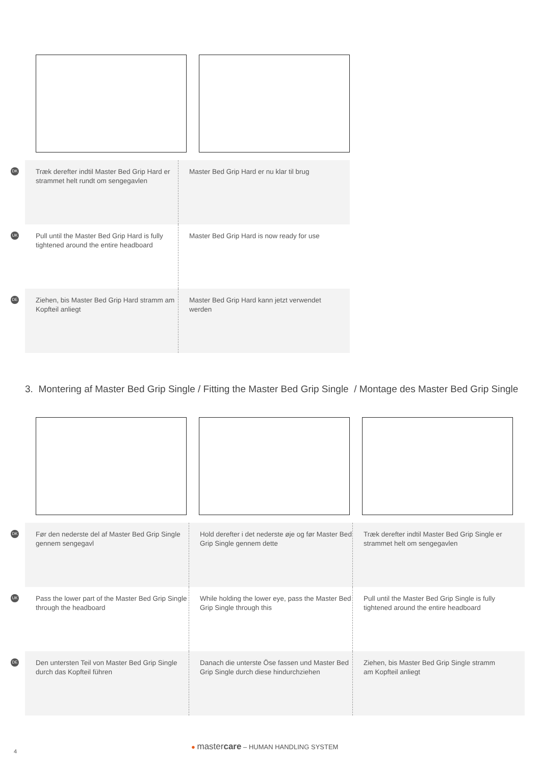DK
Træk derefter indtil Master Bed Grip Hard er strammet helt rundt om sengegavlen
Master Bed Grip Hard er nu klar til brug
UK
Pull until the Master Bed Grip Hard is fully tightened around the entire headboard
Master Bed Grip Hard is now ready for use
DE
Ziehen, bis Master Bed Grip Hard stramm am Kopfteil anliegt
Master Bed Grip Hard kann jetzt verwendet werden
3. Montering af Master Bed Grip Single / Fitting the Master Bed Grip Single / Montage des Master Bed Grip Single
DK
Før den nederste del af Master Bed Grip Single gennem sengegavl
Hold derefter i det nederste øje og før Master Bed Grip Single gennem dette
Træk derefter indtil Master Bed Grip Single er strammet helt om sengegavlen
UK
Pass the lower part of the Master Bed Grip Single through the headboard
While holding the lower eye, pass the Master Bed Grip Single through this
Pull until the Master Bed Grip Single is fully tightened around the entire headboard
DE
Den untersten Teil von Master Bed Grip Single durch das Kopfteil führen
Danach die unterste Öse fassen und Master Bed Grip Single durch diese hindurchziehen
Ziehen, bis Master Bed Grip Single stramm am Kopfteil anliegt
● mastercare – HUMAN HANDLING SYSTEM
4